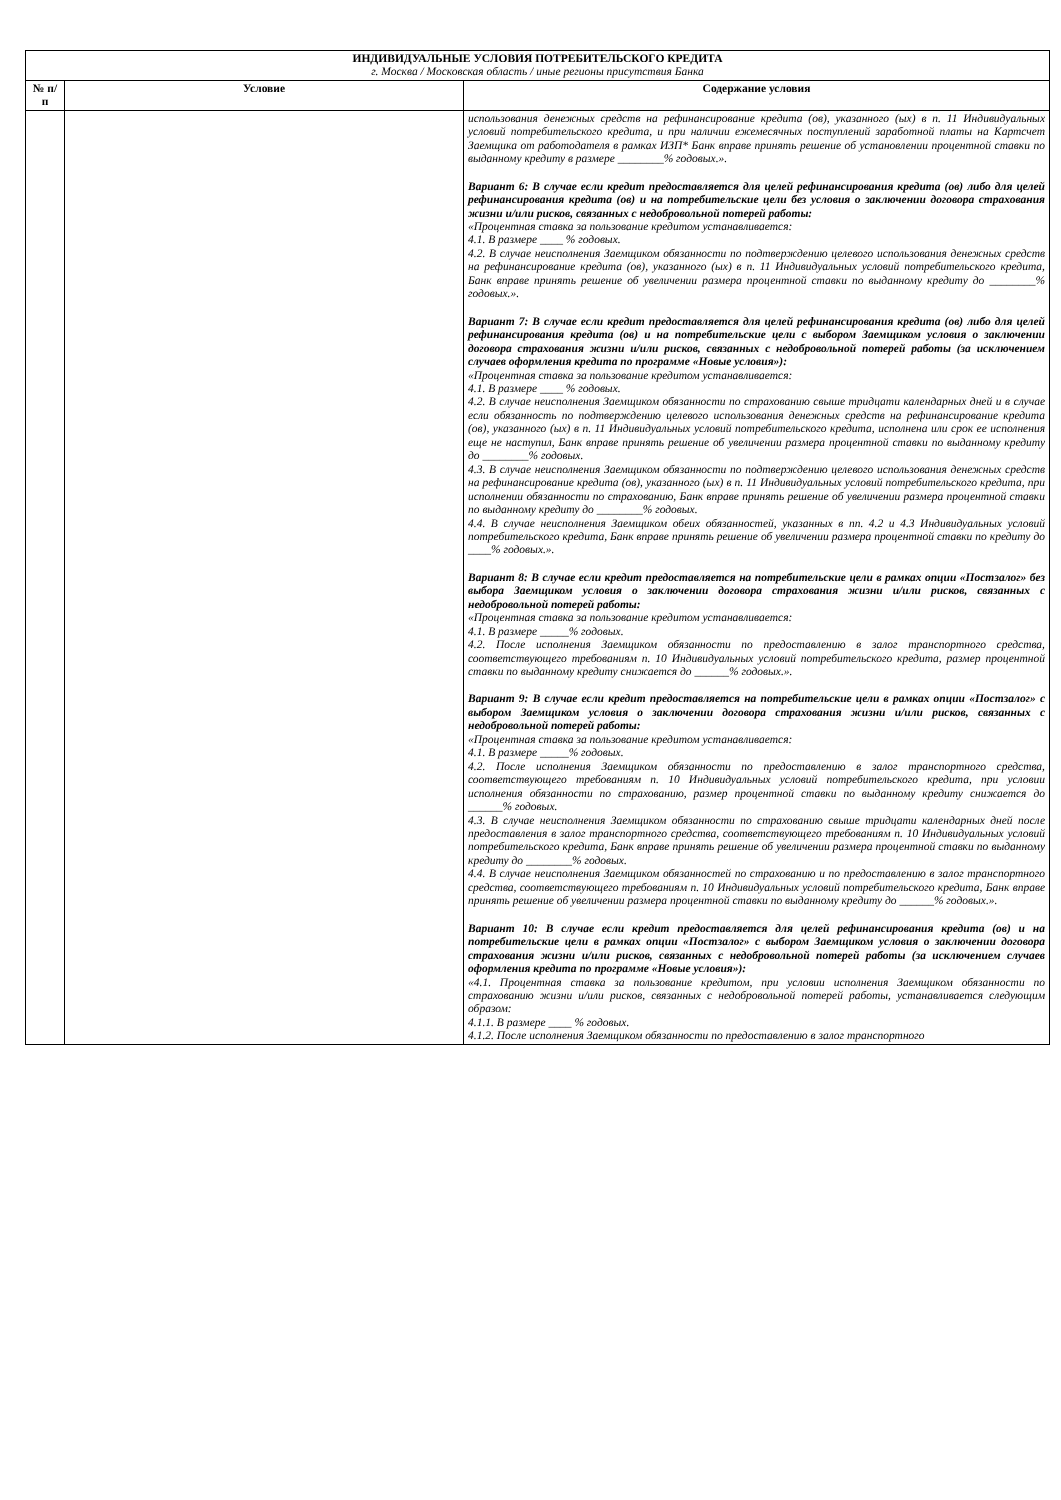| ИНДИВИДУАЛЬНЫЕ УСЛОВИЯ ПОТРЕБИТЕЛЬСКОГО КРЕДИТА г. Москва / Московская область / иные регионы присутствия Банка | | |
| № п/п | Условие | Содержание условия |
| | | использования денежных средств на рефинансирование кредита (ов), указанного (ых) в п. 11 Индивидуальных условий потребительского кредита, и при наличии ежемесячных поступлений заработной платы на Картсчет Заемщика от работодателя в рамках ИЗП* Банк вправе принять решение об установлении процентной ставки по выданному кредиту в размере ________% годовых.». Вариант 6: В случае если кредит предоставляется для целей рефинансирования кредита (ов) либо для целей рефинансирования кредита (ов) и на потребительские цели без условия о заключении договора страхования жизни и/или рисков, связанных с недобровольной потерей работы: «Процентная ставка за пользование кредитом устанавливается: 4.1. В размере ____ % годовых. 4.2. В случае неисполнения Заемщиком обязанности по подтверждению целевого использования денежных средств на рефинансирование кредита (ов), указанного (ых) в п. 11 Индивидуальных условий потребительского кредита, Банк вправе принять решение об увеличении размера процентной ставки по выданному кредиту до ________% годовых.». Вариант 7: В случае если кредит предоставляется для целей рефинансирования кредита (ов) либо для целей рефинансирования кредита (ов) и на потребительские цели с выбором Заемщиком условия о заключении договора страхования жизни и/или рисков, связанных с недобровольной потерей работы (за исключением случаев оформления кредита по программе «Новые условия»): «Процентная ставка за пользование кредитом устанавливается: 4.1. В размере ____ % годовых. 4.2. В случае неисполнения Заемщиком обязанности по страхованию свыше тридцати календарных дней и в случае если обязанность по подтверждению целевого использования денежных средств на рефинансирование кредита (ов), указанного (ых) в п. 11 Индивидуальных условий потребительского кредита, исполнена или срок ее исполнения еще не наступил, Банк вправе принять решение об увеличении размера процентной ставки по выданному кредиту до ________% годовых. 4.3. В случае неисполнения Заемщиком обязанности по подтверждению целевого использования денежных средств на рефинансирование кредита (ов), указанного (ых) в п. 11 Индивидуальных условий потребительского кредита, при исполнении обязанности по страхованию, Банк вправе принять решение об увеличении размера процентной ставки по выданному кредиту до ________% годовых. 4.4. В случае неисполнения Заемщиком обеих обязанностей, указанных в пп. 4.2 и 4.3 Индивидуальных условий потребительского кредита, Банк вправе принять решение об увеличении размера процентной ставки по кредиту до ____% годовых.». Вариант 8: В случае если кредит предоставляется на потребительские цели в рамках опции «Постзалог» без выбора Заемщиком условия о заключении договора страхования жизни и/или рисков, связанных с недобровольной потерей работы: «Процентная ставка за пользование кредитом устанавливается: 4.1. В размере _____% годовых. 4.2. После исполнения Заемщиком обязанности по предоставлению в залог транспортного средства, соответствующего требованиям п. 10 Индивидуальных условий потребительского кредита, размер процентной ставки по выданному кредиту снижается до ______% годовых.». Вариант 9: В случае если кредит предоставляется на потребительские цели в рамках опции «Постзалог» с выбором Заемщиком условия о заключении договора страхования жизни и/или рисков, связанных с недобровольной потерей работы: «Процентная ставка за пользование кредитом устанавливается: 4.1. В размере _____% годовых. 4.2. После исполнения Заемщиком обязанности по предоставлению в залог транспортного средства, соответствующего требованиям п. 10 Индивидуальных условий потребительского кредита, при условии исполнения обязанности по страхованию, размер процентной ставки по выданному кредиту снижается до ______% годовых. 4.3. В случае неисполнения Заемщиком обязанности по страхованию свыше тридцати календарных дней после предоставления в залог транспортного средства, соответствующего требованиям п. 10 Индивидуальных условий потребительского кредита, Банк вправе принять решение об увеличении размера процентной ставки по выданному кредиту до ________% годовых. 4.4. В случае неисполнения Заемщиком обязанностей по страхованию и по предоставлению в залог транспортного средства, соответствующего требованиям п. 10 Индивидуальных условий потребительского кредита, Банк вправе принять решение об увеличении размера процентной ставки по выданному кредиту до ______% годовых.». Вариант 10: В случае если кредит предоставляется для целей рефинансирования кредита (ов) и на потребительские цели в рамках опции «Постзалог» с выбором Заемщиком условия о заключении договора страхования жизни и/или рисков, связанных с недобровольной потерей работы (за исключением случаев оформления кредита по программе «Новые условия»): «4.1. Процентная ставка за пользование кредитом, при условии исполнения Заемщиком обязанности по страхованию жизни и/или рисков, связанных с недобровольной потерей работы, устанавливается следующим образом: 4.1.1. В размере ____ % годовых. 4.1.2. После исполнения Заемщиком обязанности по предоставлению в залог транспортного |